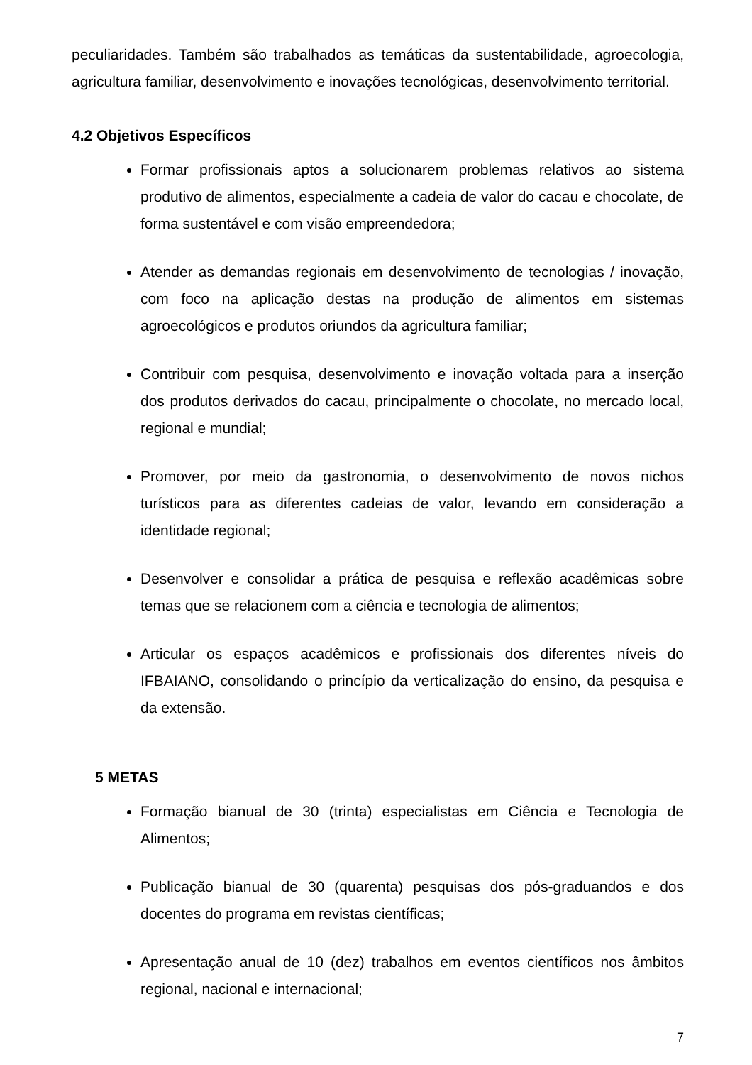peculiaridades. Também são trabalhados as temáticas da sustentabilidade, agroecologia, agricultura familiar, desenvolvimento e inovações tecnológicas, desenvolvimento territorial.
4.2 Objetivos Específicos
Formar profissionais aptos a solucionarem problemas relativos ao sistema produtivo de alimentos, especialmente a cadeia de valor do cacau e chocolate, de forma sustentável e com visão empreendedora;
Atender as demandas regionais em desenvolvimento de tecnologias / inovação, com foco na aplicação destas na produção de alimentos em sistemas agroecológicos e produtos oriundos da agricultura familiar;
Contribuir com pesquisa, desenvolvimento e inovação voltada para a inserção dos produtos derivados do cacau, principalmente o chocolate, no mercado local, regional e mundial;
Promover, por meio da gastronomia, o desenvolvimento de novos nichos turísticos para as diferentes cadeias de valor, levando em consideração a identidade regional;
Desenvolver e consolidar a prática de pesquisa e reflexão acadêmicas sobre temas que se relacionem com a ciência e tecnologia de alimentos;
Articular os espaços acadêmicos e profissionais dos diferentes níveis do IFBAIANO, consolidando o princípio da verticalização do ensino, da pesquisa e da extensão.
5 METAS
Formação bianual de 30 (trinta) especialistas em Ciência e Tecnologia de Alimentos;
Publicação bianual de 30 (quarenta) pesquisas dos pós-graduandos e dos docentes do programa em revistas científicas;
Apresentação anual de 10 (dez) trabalhos em eventos científicos nos âmbitos regional, nacional e internacional;
7